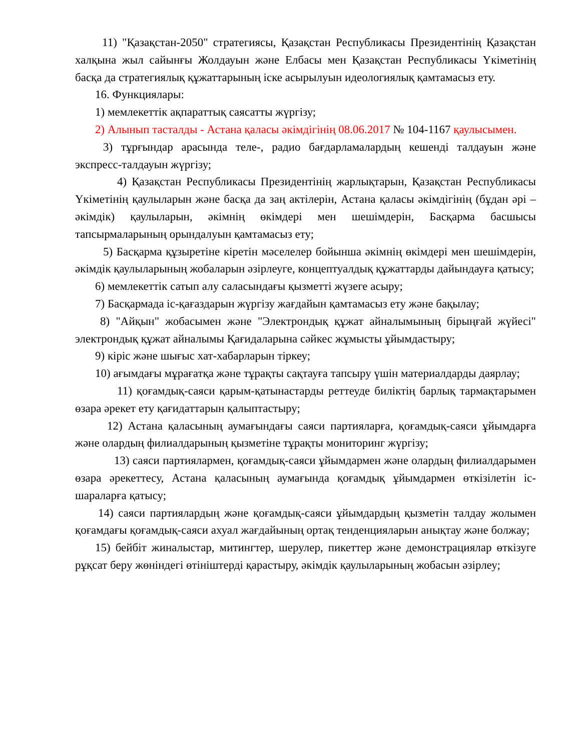11) "Қазақстан-2050" стратегиясы, Қазақстан Республикасы Президентінің Қазақстан халқына жыл сайынғы Жолдауын және Елбасы мен Қазақстан Республикасы Үкіметінің басқа да стратегиялық құжаттарының іске асырылуын идеологиялық қамтамасыз ету.
16. Функциялары:
1) мемлекеттік ақпараттық саясатты жүргізу;
2) Алынып тасталды - Астана қаласы әкімдігінің 08.06.2017 № 104-1167 қаулысымен.
3) тұрғындар арасында теле-, радио бағдарламалардың кешенді талдауын және экспресс-талдауын жүргізу;
4) Қазақстан Республикасы Президентінің жарлықтарын, Қазақстан Республикасы Үкіметінің қаулыларын және басқа да заң актілерін, Астана қаласы әкімдігінің (бұдан әрі – әкімдік) қаулыларын, әкімнің өкімдері мен шешімдерін, Басқарма басшысы тапсырмаларының орындалуын қамтамасыз ету;
5) Басқарма құзыретіне кіретін мәселелер бойынша әкімнің өкімдері мен шешімдерін, әкімдік қаулыларының жобаларын әзірлеуге, концептуалдық құжаттарды дайындауға қатысу;
6) мемлекеттік сатып алу саласындағы қызметті жүзеге асыру;
7) Басқармада іс-қағаздарын жүргізу жағдайын қамтамасыз ету және бақылау;
8) "Айқын" жобасымен және "Электрондық құжат айналымының бірыңғай жүйесі" электрондық құжат айналымы Қағидаларына сәйкес жұмысты ұйымдастыру;
9) кіріс және шығыс хат-хабарларын тіркеу;
10) ағымдағы мұрағатқа және тұрақты сақтауға тапсыру үшін материалдарды даярлау;
11) қоғамдық-саяси қарым-қатынастарды реттеуде биліктің барлық тармақтарымен өзара әрекет ету қағидаттарын қалыптастыру;
12) Астана қаласының аумағындағы саяси партияларға, қоғамдық-саяси ұйымдарға және олардың филиалдарының қызметіне тұрақты мониторинг жүргізу;
13) саяси партиялармен, қоғамдық-саяси ұйымдармен және олардың филиалдарымен өзара әрекеттесу, Астана қаласының аумағында қоғамдық ұйымдармен өткізілетін іс-шараларға қатысу;
14) саяси партиялардың және қоғамдық-саяси ұйымдардың қызметін талдау жолымен қоғамдағы қоғамдық-саяси ахуал жағдайының ортақ тенденцияларын анықтау және болжау;
15) бейбіт жиналыстар, митингтер, шерулер, пикеттер және демонстрациялар өткізуге рұқсат беру жөніндегі өтініштерді қарастыру, әкімдік қаулыларының жобасын әзірлеу;